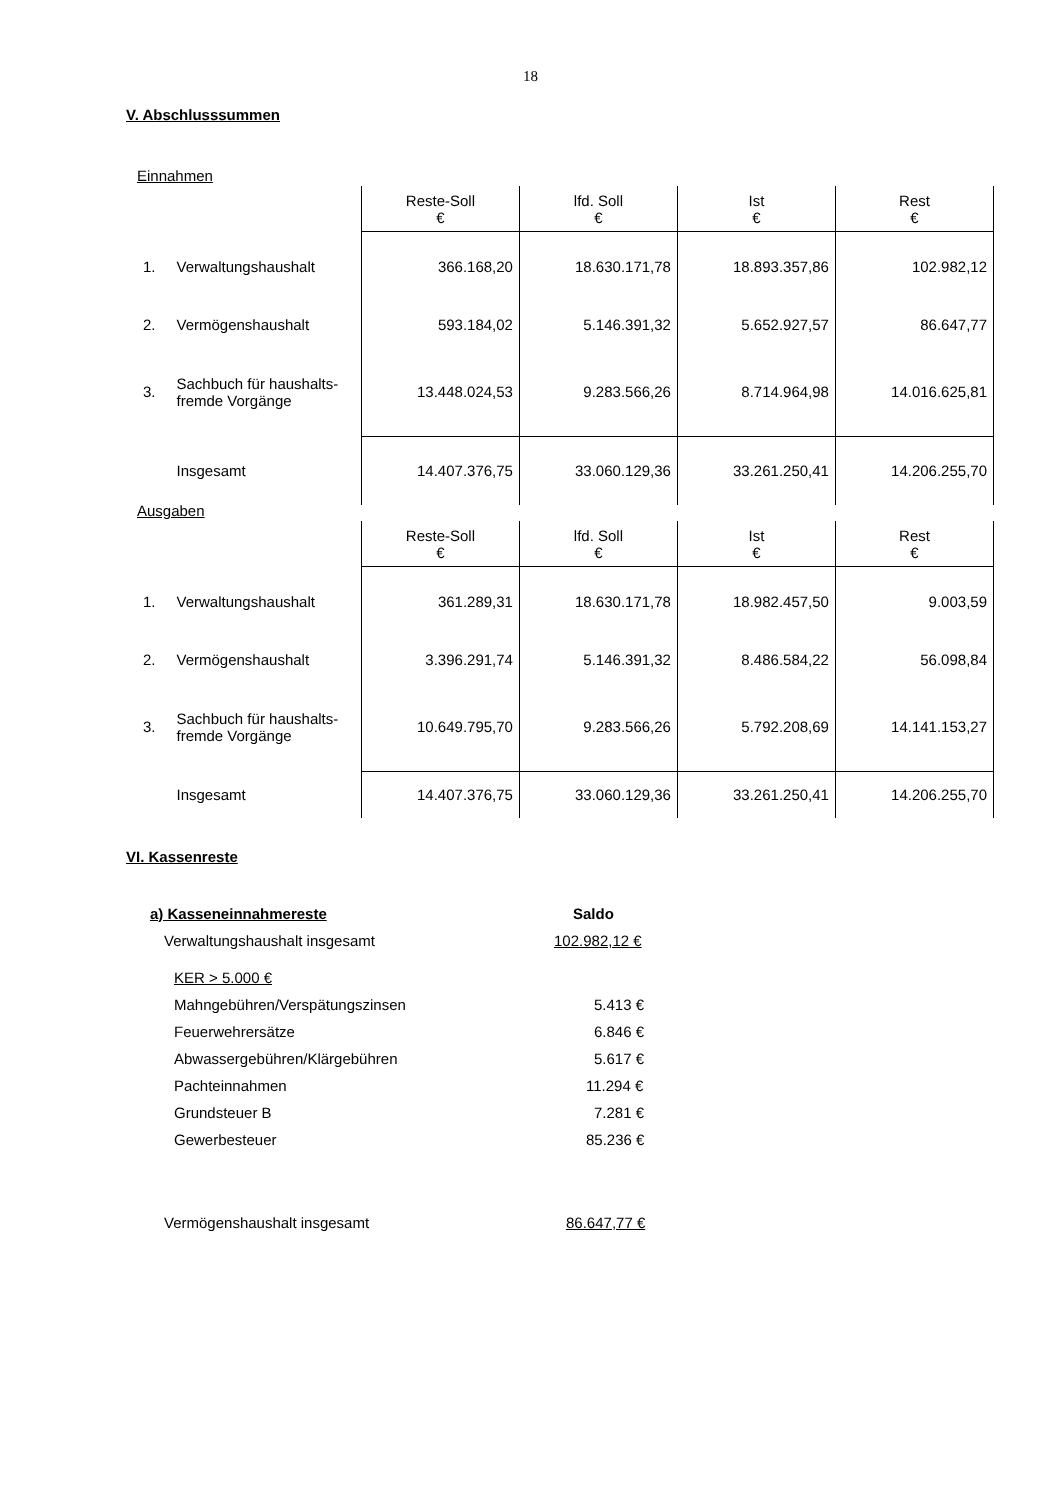18
V. Abschlusssummen
Einnahmen
| | | Reste-Soll € | lfd. Soll € | Ist € | Rest € |
| 1. | Verwaltungshaushalt | 366.168,20 | 18.630.171,78 | 18.893.357,86 | 102.982,12 |
| 2. | Vermögenshaushalt | 593.184,02 | 5.146.391,32 | 5.652.927,57 | 86.647,77 |
| 3. | Sachbuch für haushalts- fremde Vorgänge | 13.448.024,53 | 9.283.566,26 | 8.714.964,98 | 14.016.625,81 |
| | Insgesamt | 14.407.376,75 | 33.060.129,36 | 33.261.250,41 | 14.206.255,70 |
Ausgaben
| | | Reste-Soll € | lfd. Soll € | Ist € | Rest € |
| 1. | Verwaltungshaushalt | 361.289,31 | 18.630.171,78 | 18.982.457,50 | 9.003,59 |
| 2. | Vermögenshaushalt | 3.396.291,74 | 5.146.391,32 | 8.486.584,22 | 56.098,84 |
| 3. | Sachbuch für haushalts- fremde Vorgänge | 10.649.795,70 | 9.283.566,26 | 5.792.208,69 | 14.141.153,27 |
| | Insgesamt | 14.407.376,75 | 33.060.129,36 | 33.261.250,41 | 14.206.255,70 |
VI. Kassenreste
a) Kasseneinnahmereste Saldo
Verwaltungshaushalt insgesamt 102.982,12 €
KER > 5.000 €
Mahngebühren/Verspätungszinsen 5.413 €
Feuerwehrersätze 6.846 €
Abwassergebühren/Klärgebühren 5.617 €
Pachteinnahmen 11.294 €
Grundsteuer B 7.281 €
Gewerbesteuer 85.236 €
Vermögenshaushalt insgesamt 86.647,77 €